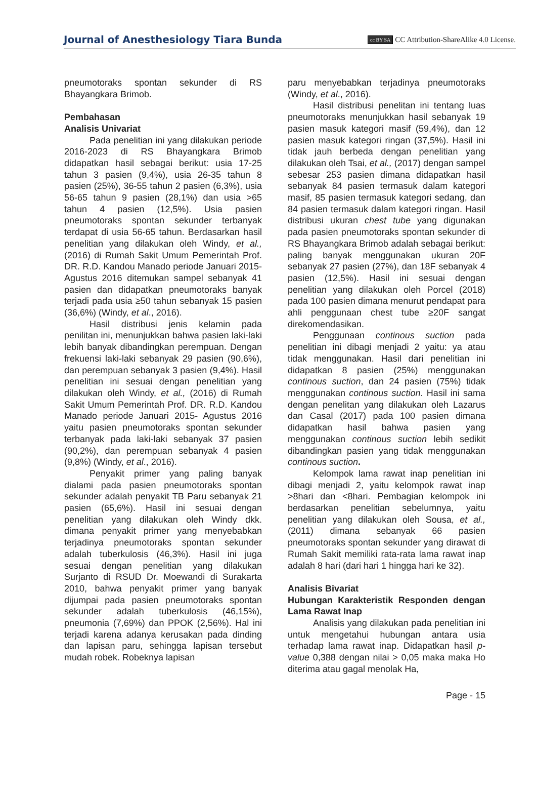Journal of Anesthesiology Tiara Bunda cc BY SA CC Attribution-ShareAlike 4.0 License.
pneumotoraks spontan sekunder di RS Bhayangkara Brimob.
Pembahasan
Analisis Univariat
Pada penelitian ini yang dilakukan periode 2016-2023 di RS Bhayangkara Brimob didapatkan hasil sebagai berikut: usia 17-25 tahun 3 pasien (9,4%), usia 26-35 tahun 8 pasien (25%), 36-55 tahun 2 pasien (6,3%), usia 56-65 tahun 9 pasien (28,1%) dan usia >65 tahun 4 pasien (12,5%). Usia pasien pneumotoraks spontan sekunder terbanyak terdapat di usia 56-65 tahun. Berdasarkan hasil penelitian yang dilakukan oleh Windy, et al., (2016) di Rumah Sakit Umum Pemerintah Prof. DR. R.D. Kandou Manado periode Januari 2015- Agustus 2016 ditemukan sampel sebanyak 41 pasien dan didapatkan pneumotoraks banyak terjadi pada usia ≥50 tahun sebanyak 15 pasien (36,6%) (Windy, et al., 2016).
Hasil distribusi jenis kelamin pada penilitan ini, menunjukkan bahwa pasien laki-laki lebih banyak dibandingkan perempuan. Dengan frekuensi laki-laki sebanyak 29 pasien (90,6%), dan perempuan sebanyak 3 pasien (9,4%). Hasil penelitian ini sesuai dengan penelitian yang dilakukan oleh Windy, et al., (2016) di Rumah Sakit Umum Pemerintah Prof. DR. R.D. Kandou Manado periode Januari 2015- Agustus 2016 yaitu pasien pneumotoraks spontan sekunder terbanyak pada laki-laki sebanyak 37 pasien (90,2%), dan perempuan sebanyak 4 pasien (9,8%) (Windy, et al., 2016).
Penyakit primer yang paling banyak dialami pada pasien pneumotoraks spontan sekunder adalah penyakit TB Paru sebanyak 21 pasien (65,6%). Hasil ini sesuai dengan penelitian yang dilakukan oleh Windy dkk. dimana penyakit primer yang menyebabkan terjadinya pneumotoraks spontan sekunder adalah tuberkulosis (46,3%). Hasil ini juga sesuai dengan penelitian yang dilakukan Surjanto di RSUD Dr. Moewandi di Surakarta 2010, bahwa penyakit primer yang banyak dijumpai pada pasien pneumotoraks spontan sekunder adalah tuberkulosis (46,15%), pneumonia (7,69%) dan PPOK (2,56%). Hal ini terjadi karena adanya kerusakan pada dinding dan lapisan paru, sehingga lapisan tersebut mudah robek. Robeknya lapisan
paru menyebabkan terjadinya pneumotoraks (Windy, et al., 2016).
Hasil distribusi penelitan ini tentang luas pneumotoraks menunjukkan hasil sebanyak 19 pasien masuk kategori masif (59,4%), dan 12 pasien masuk kategori ringan (37,5%). Hasil ini tidak jauh berbeda dengan penelitian yang dilakukan oleh Tsai, et al., (2017) dengan sampel sebesar 253 pasien dimana didapatkan hasil sebanyak 84 pasien termasuk dalam kategori masif, 85 pasien termasuk kategori sedang, dan 84 pasien termasuk dalam kategori ringan. Hasil distribusi ukuran chest tube yang digunakan pada pasien pneumotoraks spontan sekunder di RS Bhayangkara Brimob adalah sebagai berikut: paling banyak menggunakan ukuran 20F sebanyak 27 pasien (27%), dan 18F sebanyak 4 pasien (12,5%). Hasil ini sesuai dengan penelitian yang dilakukan oleh Porcel (2018) pada 100 pasien dimana menurut pendapat para ahli penggunaan chest tube ≥20F sangat direkomendasikan.
Penggunaan continous suction pada penelitian ini dibagi menjadi 2 yaitu: ya atau tidak menggunakan. Hasil dari penelitian ini didapatkan 8 pasien (25%) menggunakan continous suction, dan 24 pasien (75%) tidak menggunakan continous suction. Hasil ini sama dengan penelitan yang dilakukan oleh Lazarus dan Casal (2017) pada 100 pasien dimana didapatkan hasil bahwa pasien yang menggunakan continous suction lebih sedikit dibandingkan pasien yang tidak menggunakan continous suction.
Kelompok lama rawat inap penelitian ini dibagi menjadi 2, yaitu kelompok rawat inap >8hari dan <8hari. Pembagian kelompok ini berdasarkan penelitian sebelumnya, yaitu penelitian yang dilakukan oleh Sousa, et al., (2011) dimana sebanyak 66 pasien pneumotoraks spontan sekunder yang dirawat di Rumah Sakit memiliki rata-rata lama rawat inap adalah 8 hari (dari hari 1 hingga hari ke 32).
Analisis Bivariat
Hubungan Karakteristik Responden dengan Lama Rawat Inap
Analisis yang dilakukan pada penelitian ini untuk mengetahui hubungan antara usia terhadap lama rawat inap. Didapatkan hasil p-value 0,388 dengan nilai > 0,05 maka maka Ho diterima atau gagal menolak Ha,
Page - 15